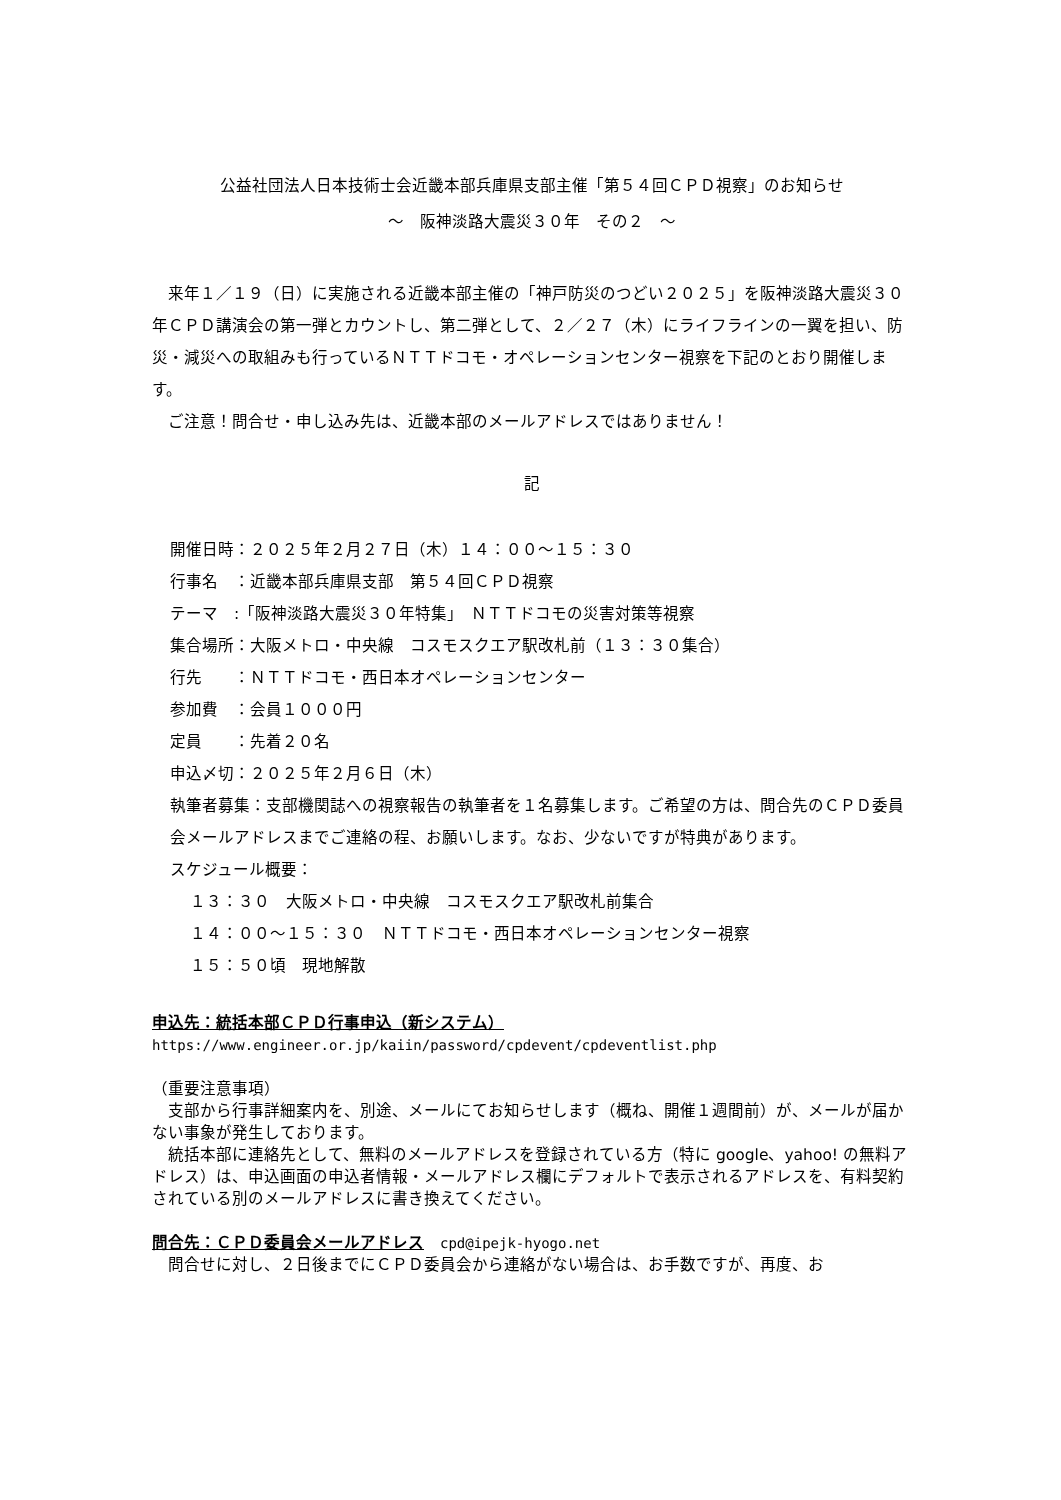公益社団法人日本技術士会近畿本部兵庫県支部主催「第５４回ＣＰＤ視察」のお知らせ
～　阪神淡路大震災３０年　その２　～
　来年１／１９（日）に実施される近畿本部主催の「神戸防災のつどい２０２５」を阪神淡路大震災３０年ＣＰＤ講演会の第一弾とカウントし、第二弾として、２／２７（木）にライフラインの一翼を担い、防災・減災への取組みも行っているＮＴＴドコモ・オペレーションセンター視察を下記のとおり開催します。
　ご注意！問合せ・申し込み先は、近畿本部のメールアドレスではありません！
記
開催日時：２０２５年２月２７日（木）１４：００～１５：３０
行事名　：近畿本部兵庫県支部　第５４回ＣＰＤ視察
テーマ　:「阪神淡路大震災３０年特集」　ＮＴＴドコモの災害対策等視察
集合場所：大阪メトロ・中央線　コスモスクエア駅改札前（１３：３０集合）
行先　　：ＮＴＴドコモ・西日本オペレーションセンター
参加費　：会員１０００円
定員　　：先着２０名
申込〆切：２０２５年２月６日（木）
執筆者募集：支部機関誌への視察報告の執筆者を１名募集します。ご希望の方は、問合先のＣＰＤ委員会メールアドレスまでご連絡の程、お願いします。なお、少ないですが特典があります。
スケジュール概要：
１３：３０　大阪メトロ・中央線　コスモスクエア駅改札前集合
１４：００～１５：３０　ＮＴＴドコモ・西日本オペレーションセンター視察
１５：５０頃　現地解散
申込先：統括本部ＣＰＤ行事申込（新システム）
https://www.engineer.or.jp/kaiin/password/cpdevent/cpdeventlist.php
（重要注意事項）
　支部から行事詳細案内を、別途、メールにてお知らせします（概ね、開催１週間前）が、メールが届かない事象が発生しております。
　統括本部に連絡先として、無料のメールアドレスを登録されている方（特に google、yahoo! の無料アドレス）は、申込画面の申込者情報・メールアドレス欄にデフォルトで表示されるアドレスを、有料契約されている別のメールアドレスに書き換えてください。
問合先：ＣＰＤ委員会メールアドレス　cpd@ipejk-hyogo.net
　問合せに対し、２日後までにＣＰＤ委員会から連絡がない場合は、お手数ですが、再度、お